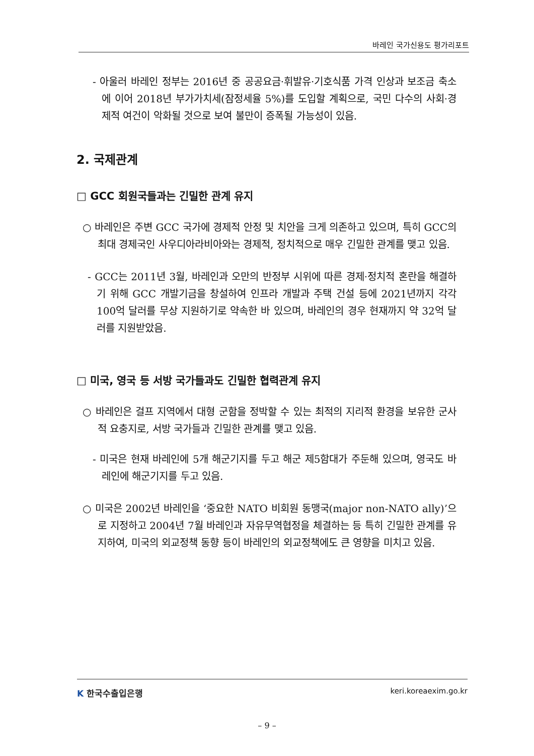바레인 국가신용도 평가리포트
- 아울러 바레인 정부는 2016년 중 공공요금·휘발유·기호식품 가격 인상과 보조금 축소에 이어 2018년 부가가치세(잠정세율 5%)를 도입할 계획으로, 국민 다수의 사회·경제적 여건이 악화될 것으로 보여 불만이 증폭될 가능성이 있음.
2. 국제관계
□ GCC 회원국들과는 긴밀한 관계 유지
○ 바레인은 주변 GCC 국가에 경제적 안정 및 치안을 크게 의존하고 있으며, 특히 GCC의 최대 경제국인 사우디아라비아와는 경제적, 정치적으로 매우 긴밀한 관계를 맺고 있음.
- GCC는 2011년 3월, 바레인과 오만의 반정부 시위에 따른 경제·정치적 혼란을 해결하기 위해 GCC 개발기금을 창설하여 인프라 개발과 주택 건설 등에 2021년까지 각각 100억 달러를 무상 지원하기로 약속한 바 있으며, 바레인의 경우 현재까지 약 32억 달러를 지원받았음.
□ 미국, 영국 등 서방 국가들과도 긴밀한 협력관계 유지
○ 바레인은 걸프 지역에서 대형 군함을 정박할 수 있는 최적의 지리적 환경을 보유한 군사적 요충지로, 서방 국가들과 긴밀한 관계를 맺고 있음.
- 미국은 현재 바레인에 5개 해군기지를 두고 해군 제5함대가 주둔해 있으며, 영국도 바레인에 해군기지를 두고 있음.
○ 미국은 2002년 바레인을 ‘중요한 NATO 비회원 동맹국(major non-NATO ally)’으로 지정하고 2004년 7월 바레인과 자유무역협정을 체결하는 등 특히 긴밀한 관계를 유지하여, 미국의 외교정책 동향 등이 바레인의 외교정책에도 큰 영향을 미치고 있음.
K 한국수출입은행 keri.koreaexim.go.kr
– 9 –